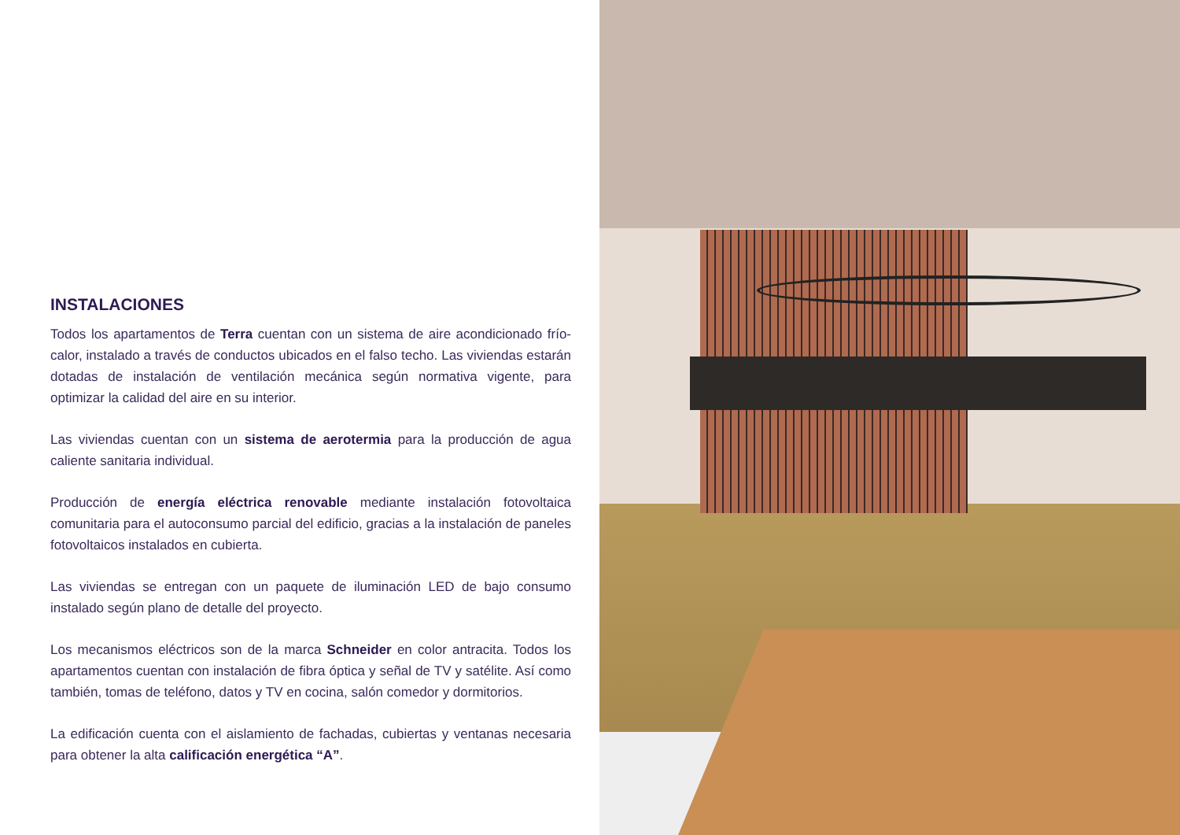INSTALACIONES
Todos los apartamentos de Terra cuentan con un sistema de aire acondicionado frío-calor, instalado a través de conductos ubicados en el falso techo. Las viviendas estarán dotadas de instalación de ventilación mecánica según normativa vigente, para optimizar la calidad del aire en su interior.
Las viviendas cuentan con un sistema de aerotermia para la producción de agua caliente sanitaria individual.
Producción de energía eléctrica renovable mediante instalación fotovoltaica comunitaria para el autoconsumo parcial del edificio, gracias a la instalación de paneles fotovoltaicos instalados en cubierta.
Las viviendas se entregan con un paquete de iluminación LED de bajo consumo instalado según plano de detalle del proyecto.
Los mecanismos eléctricos son de la marca Schneider en color antracita. Todos los apartamentos cuentan con instalación de fibra óptica y señal de TV y satélite. Así como también, tomas de teléfono, datos y TV en cocina, salón comedor y dormitorios.
La edificación cuenta con el aislamiento de fachadas, cubiertas y ventanas necesaria para obtener la alta calificación energética “A”.